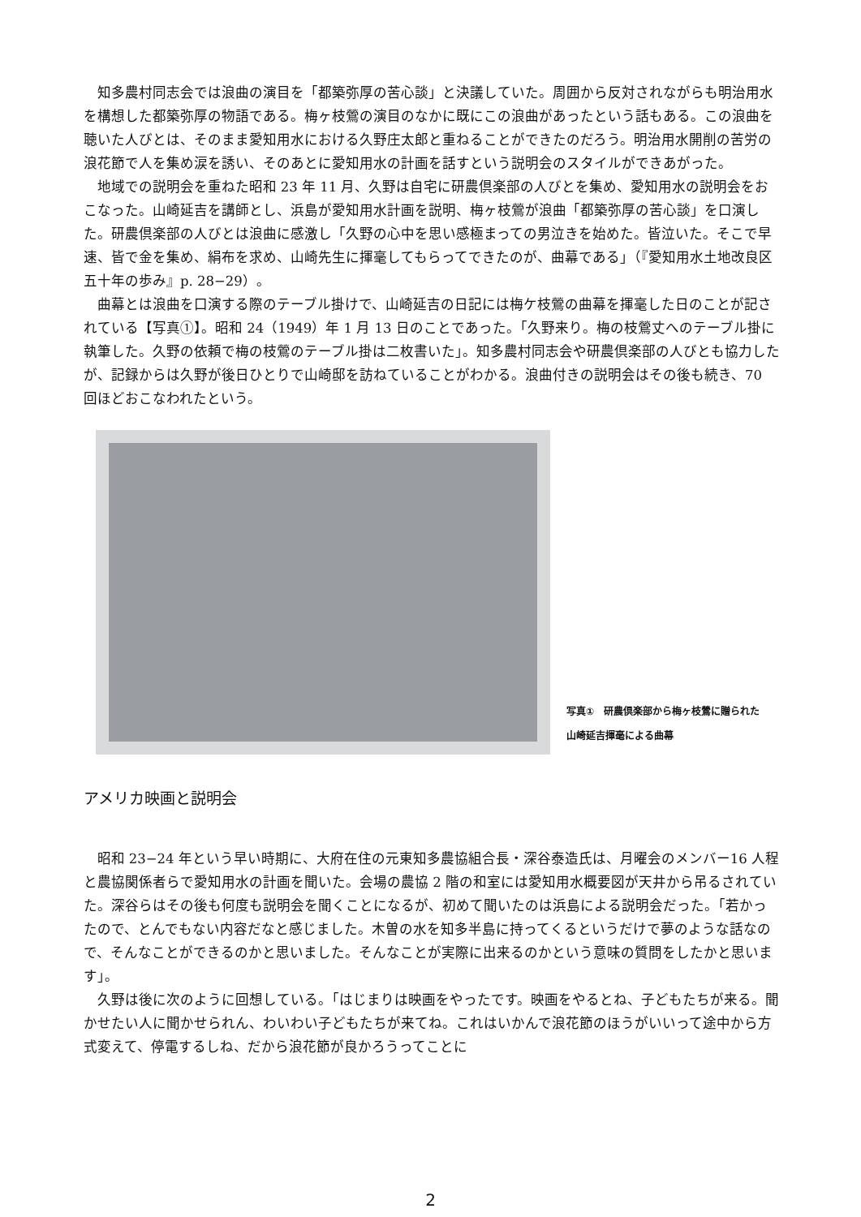知多農村同志会では浪曲の演目を「都築弥厚の苦心談」と決議していた。周囲から反対されながらも明治用水を構想した都築弥厚の物語である。梅ヶ枝鶯の演目のなかに既にこの浪曲があったという話もある。この浪曲を聴いた人びとは、そのまま愛知用水における久野庄太郎と重ねることができたのだろう。明治用水開削の苦労の浪花節で人を集め涙を誘い、そのあとに愛知用水の計画を話すという説明会のスタイルができあがった。
地域での説明会を重ねた昭和 23 年 11 月、久野は自宅に研農倶楽部の人びとを集め、愛知用水の説明会をおこなった。山崎延吉を講師とし、浜島が愛知用水計画を説明、梅ヶ枝鶯が浪曲「都築弥厚の苦心談」を口演した。研農倶楽部の人びとは浪曲に感激し「久野の心中を思い感極まっての男泣きを始めた。皆泣いた。そこで早速、皆で金を集め、絹布を求め、山崎先生に揮毫してもらってできたのが、曲幕である」（『愛知用水土地改良区五十年の歩み』p. 28−29）。
曲幕とは浪曲を口演する際のテーブル掛けで、山崎延吉の日記には梅ケ枝鶯の曲幕を揮毫した日のことが記されている【写真①】。昭和 24（1949）年 1 月 13 日のことであった。「久野来り。梅の枝鶯丈へのテーブル掛に執筆した。久野の依頼で梅の枝鶯のテーブル掛は二枚書いた」。知多農村同志会や研農倶楽部の人びとも協力したが、記録からは久野が後日ひとりで山崎邸を訪ねていることがわかる。浪曲付きの説明会はその後も続き、70 回ほどおこなわれたという。
写真①　研農倶楽部から梅ヶ枝鶯に贈られた
山崎延吉揮毫による曲幕
アメリカ映画と説明会
昭和 23−24 年という早い時期に、大府在住の元東知多農協組合長・深谷泰造氏は、月曜会のメンバー16 人程と農協関係者らで愛知用水の計画を聞いた。会場の農協 2 階の和室には愛知用水概要図が天井から吊るされていた。深谷らはその後も何度も説明会を聞くことになるが、初めて聞いたのは浜島による説明会だった。「若かったので、とんでもない内容だなと感じました。木曽の水を知多半島に持ってくるというだけで夢のような話なので、そんなことができるのかと思いました。そんなことが実際に出来るのかという意味の質問をしたかと思います」。
久野は後に次のように回想している。「はじまりは映画をやったです。映画をやるとね、子どもたちが来る。聞かせたい人に聞かせられん、わいわい子どもたちが来てね。これはいかんで浪花節のほうがいいって途中から方式変えて、停電するしね、だから浪花節が良かろうってことに
2